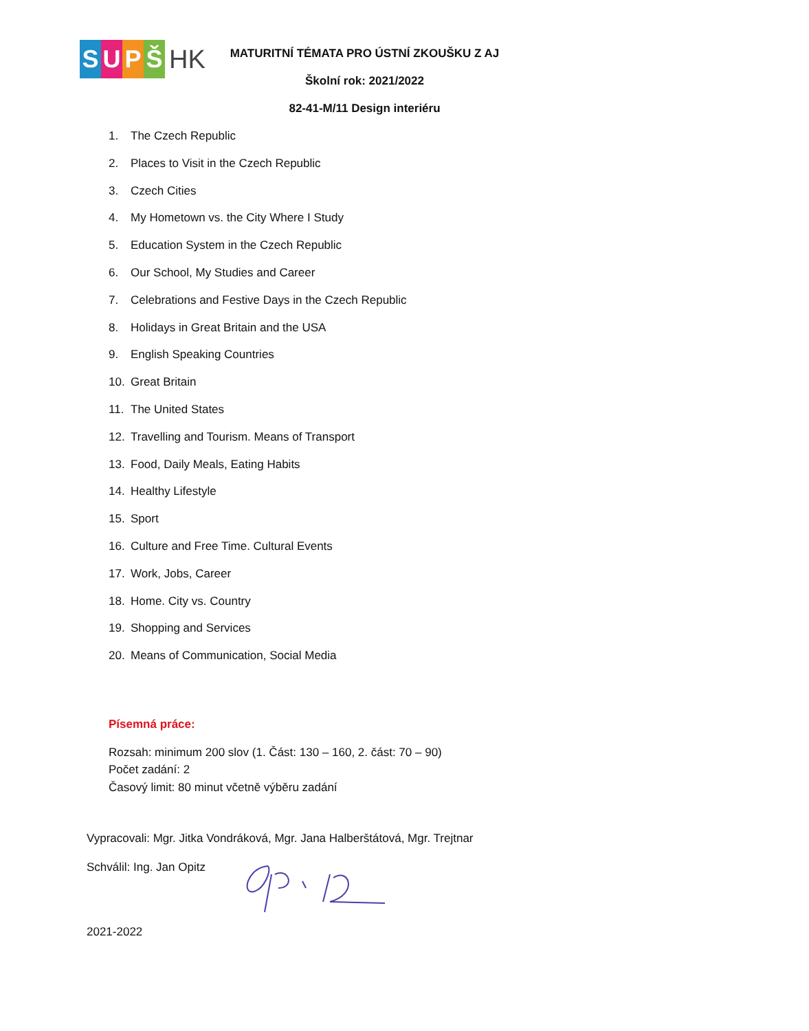SUPŠ HK
MATURITNÍ TÉMATA PRO ÚSTNÍ ZKOUŠKU Z AJ
Školní rok: 2021/2022
82-41-M/11 Design interiéru
1. The Czech Republic
2. Places to Visit in the Czech Republic
3. Czech Cities
4. My Hometown vs. the City Where I Study
5. Education System in the Czech Republic
6. Our School, My Studies and Career
7. Celebrations and Festive Days in the Czech Republic
8. Holidays in Great Britain and the USA
9. English Speaking Countries
10. Great Britain
11. The United States
12. Travelling and Tourism. Means of Transport
13. Food, Daily Meals, Eating Habits
14. Healthy Lifestyle
15. Sport
16. Culture and Free Time. Cultural Events
17. Work, Jobs, Career
18. Home. City vs. Country
19. Shopping and Services
20. Means of Communication, Social Media
Písemná práce:
Rozsah: minimum 200 slov (1. Část: 130 – 160, 2. část: 70 – 90)
Počet zadání: 2
Časový limit: 80 minut včetně výběru zadání
Vypracovali: Mgr. Jitka Vondráková, Mgr. Jana Halberštátová, Mgr. Trejtnar
Schválil: Ing. Jan Opitz
2021-2022